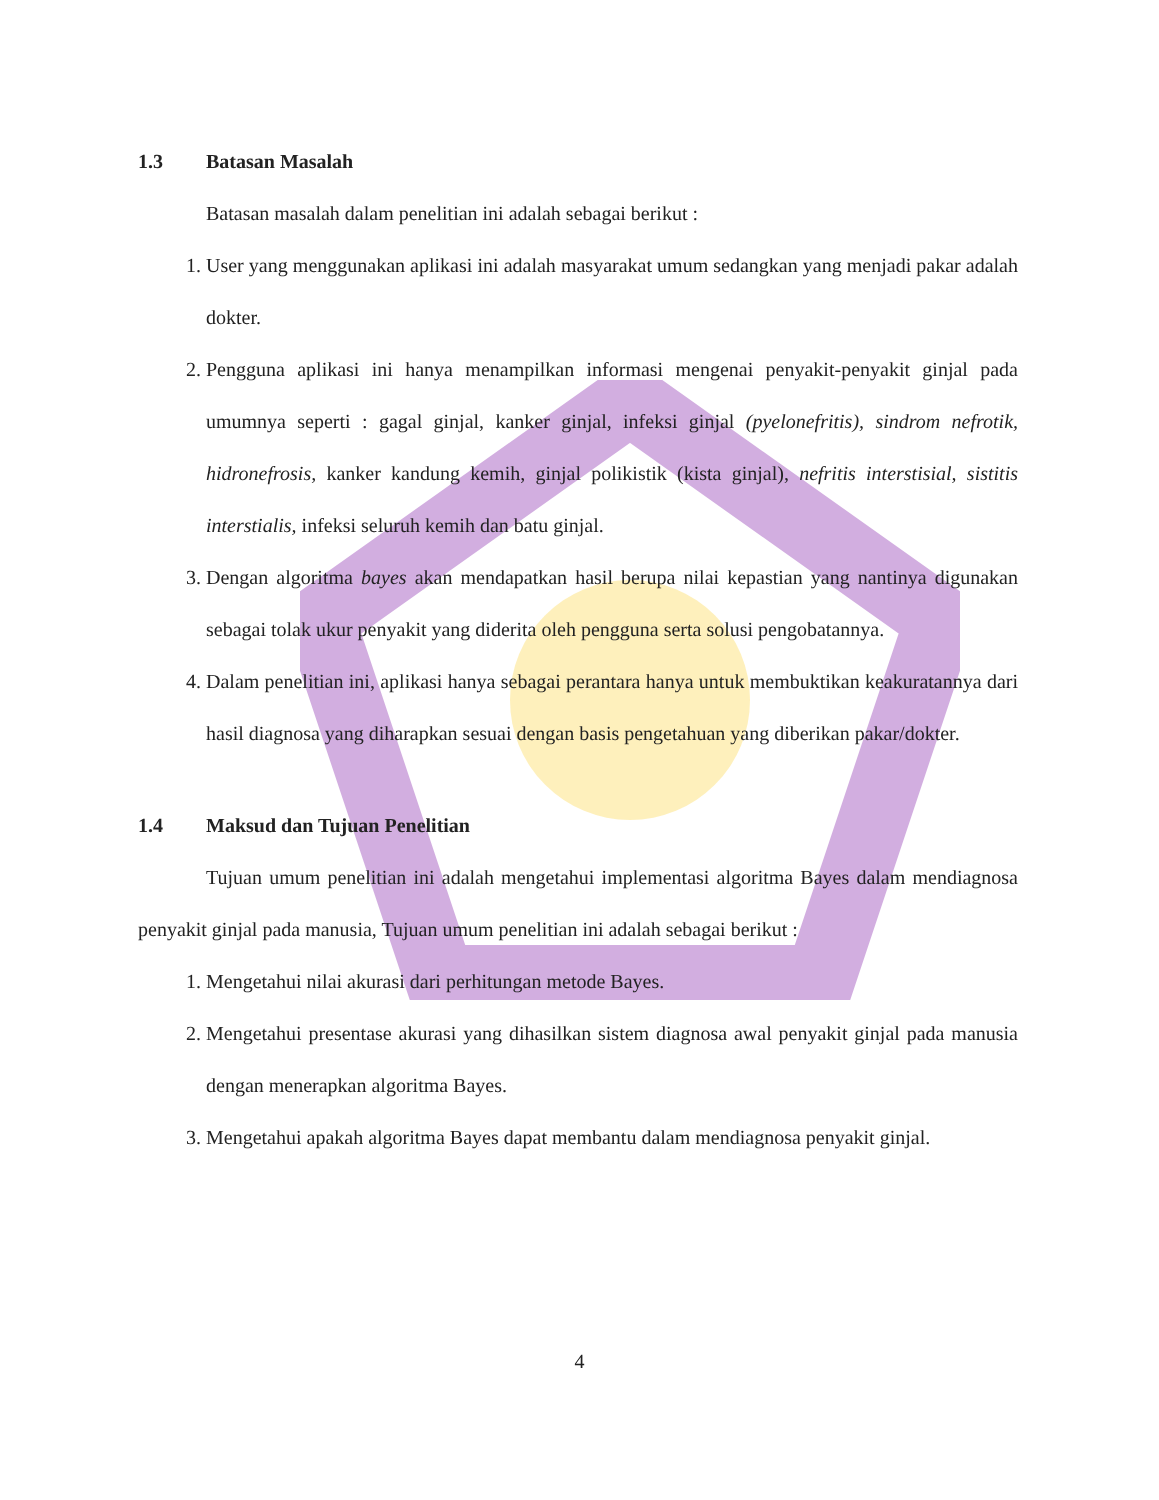1.3 Batasan Masalah
Batasan masalah dalam penelitian ini adalah sebagai berikut :
1. User yang menggunakan aplikasi ini adalah masyarakat umum sedangkan yang menjadi pakar adalah dokter.
2. Pengguna aplikasi ini hanya menampilkan informasi mengenai penyakit-penyakit ginjal pada umumnya seperti : gagal ginjal, kanker ginjal, infeksi ginjal (pyelonefritis), sindrom nefrotik, hidronefrosis, kanker kandung kemih, ginjal polikistik (kista ginjal), nefritis interstisial, sistitis interstialis, infeksi seluruh kemih dan batu ginjal.
3. Dengan algoritma bayes akan mendapatkan hasil berupa nilai kepastian yang nantinya digunakan sebagai tolak ukur penyakit yang diderita oleh pengguna serta solusi pengobatannya.
4. Dalam penelitian ini, aplikasi hanya sebagai perantara hanya untuk membuktikan keakuratannya dari hasil diagnosa yang diharapkan sesuai dengan basis pengetahuan yang diberikan pakar/dokter.
1.4 Maksud dan Tujuan Penelitian
Tujuan umum penelitian ini adalah mengetahui implementasi algoritma Bayes dalam mendiagnosa penyakit ginjal pada manusia, Tujuan umum penelitian ini adalah sebagai berikut :
1. Mengetahui nilai akurasi dari perhitungan metode Bayes.
2. Mengetahui presentase akurasi yang dihasilkan sistem diagnosa awal penyakit ginjal pada manusia dengan menerapkan algoritma Bayes.
3. Mengetahui apakah algoritma Bayes dapat membantu dalam mendiagnosa penyakit ginjal.
4